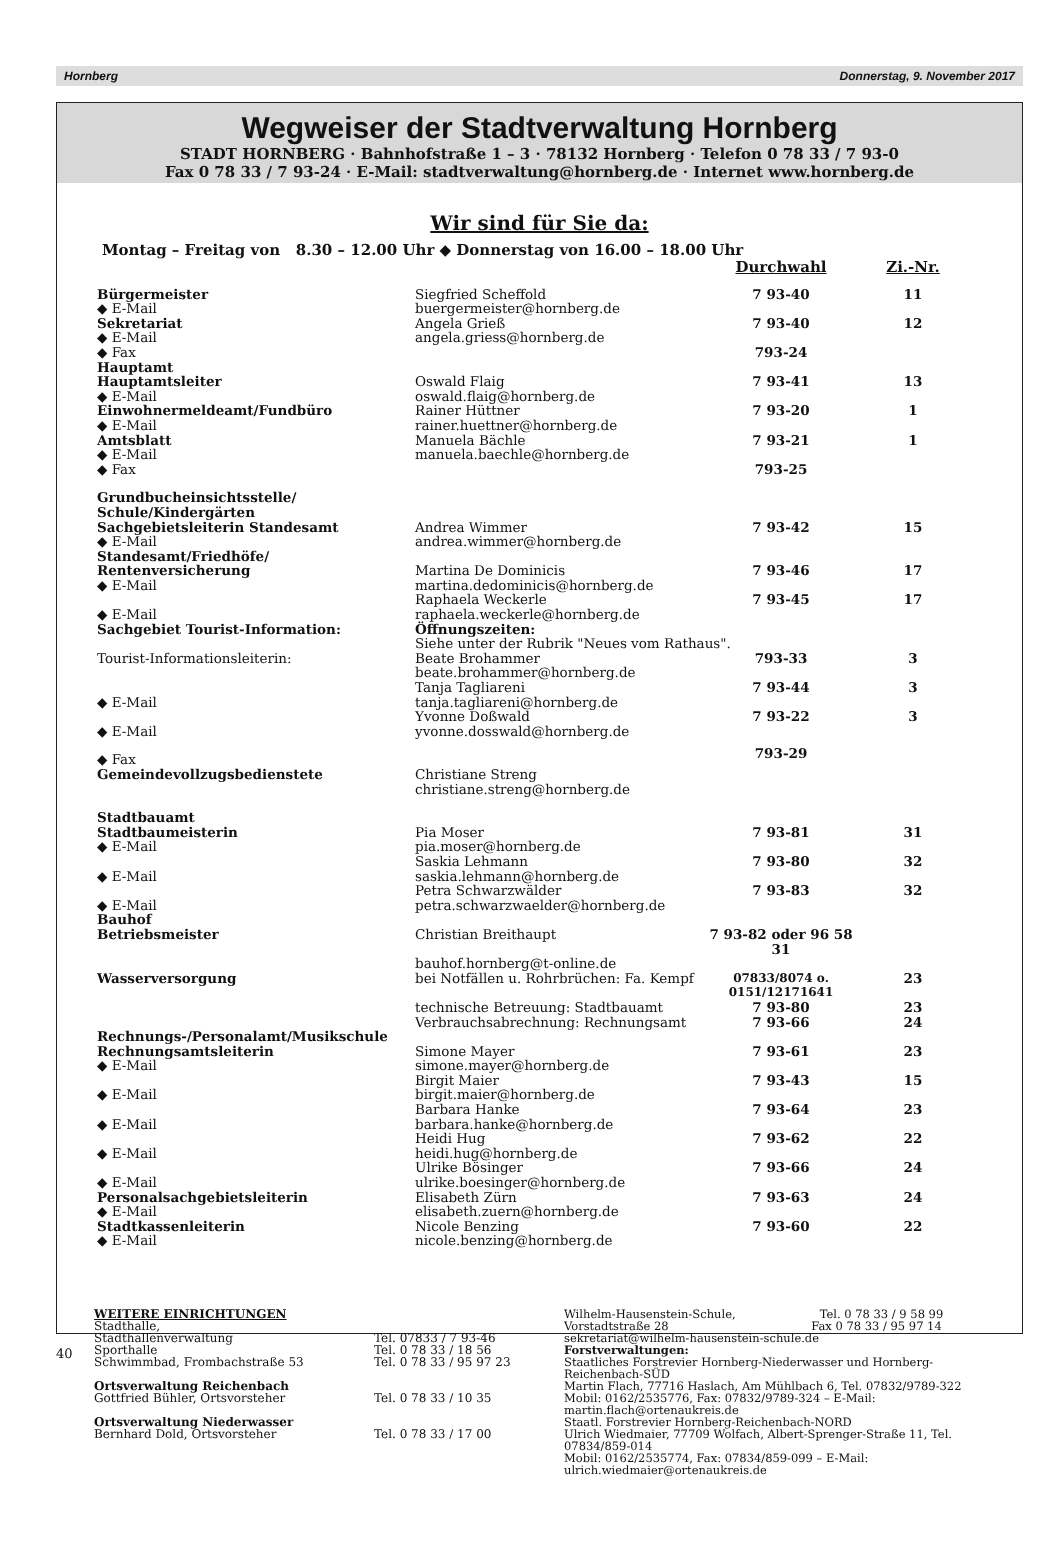Hornberg Donnerstag, 9. November 2017
Wegweiser der Stadtverwaltung Hornberg
STADT HORNBERG · Bahnhofstraße 1 – 3 · 78132 Hornberg · Telefon 0 78 33 / 7 93-0
Fax 0 78 33 / 7 93-24 · E-Mail: stadtverwaltung@hornberg.de · Internet www.hornberg.de
Wir sind für Sie da:
Montag – Freitag von 8.30 – 12.00 Uhr ◆ Donnerstag von 16.00 – 18.00 Uhr
| | | Durchwahl | Zi.-Nr. |
| Bürgermeister | Siegfried Scheffold | 7 93-40 | 11 |
| ◆ E-Mail | buergermeister@hornberg.de | | |
| Sekretariat | Angela Grieß | 7 93-40 | 12 |
| ◆ E-Mail | angela.griess@hornberg.de | | |
| ◆ Fax | | 793-24 | |
| Hauptamt | | | |
| Hauptamtsleiter | Oswald Flaig | 7 93-41 | 13 |
| ◆ E-Mail | oswald.flaig@hornberg.de | | |
| Einwohnermeldeamt/Fundbüro | Rainer Hüttner | 7 93-20 | 1 |
| ◆ E-Mail | rainer.huettner@hornberg.de | | |
| Amtsblatt | Manuela Bächle | 7 93-21 | 1 |
| ◆ E-Mail | manuela.baechle@hornberg.de | | |
| ◆ Fax | | 793-25 | |
| Grundbucheinsichtsstelle/ Schule/Kindergärten | | | |
| Sachgebietsleiterin Standesamt | Andrea Wimmer | 7 93-42 | 15 |
| ◆ E-Mail | andrea.wimmer@hornberg.de | | |
| Standesamt/Friedhöfe/ Rentenversicherung | Martina De Dominicis | 7 93-46 | 17 |
| ◆ E-Mail | martina.dedominicis@hornberg.de | | |
| | Raphaela Weckerle | 7 93-45 | 17 |
| ◆ E-Mail | raphaela.weckerle@hornberg.de | | |
| Sachgebiet Tourist-Information: | Öffnungszeiten: | | |
| | Siehe unter der Rubrik "Neues vom Rathaus". | | |
| Tourist-Informationsleiterin: | Beate Brohammer | 793-33 | 3 |
| | beate.brohammer@hornberg.de | | |
| | Tanja Tagliareni | 7 93-44 | 3 |
| ◆ E-Mail | tanja.tagliareni@hornberg.de | | |
| | Yvonne Doßwald | 7 93-22 | 3 |
| ◆ E-Mail | yvonne.dosswald@hornberg.de | | |
| ◆ Fax | | 793-29 | |
| Gemeindevollzugsbedienstete | Christiane Streng christiane.streng@hornberg.de | | |
| Stadtbauamt | | | |
| Stadtbaumeisterin | Pia Moser | 7 93-81 | 31 |
| ◆ E-Mail | pia.moser@hornberg.de | | |
| | Saskia Lehmann | 7 93-80 | 32 |
| ◆ E-Mail | saskia.lehmann@hornberg.de | | |
| | Petra Schwarzwälder | 7 93-83 | 32 |
| ◆ E-Mail | petra.schwarzwaelder@hornberg.de | | |
| Bauhof | | | |
| Betriebsmeister | Christian Breithaupt | 7 93-82 oder 96 58 31 | |
| | bauhof.hornberg@t-online.de | | |
| Wasserversorgung | bei Notfällen u. Rohrbrüchen: Fa. Kempf | 07833/8074 o. 0151/12171641 | 23 |
| | technische Betreuung: Stadtbauamt | 7 93-80 | 23 |
| | Verbrauchsabrechnung: Rechnungsamt | 7 93-66 | 24 |
| Rechnungs-/Personalamt/Musikschule | | | |
| Rechnungsamtsleiterin | Simone Mayer | 7 93-61 | 23 |
| ◆ E-Mail | simone.mayer@hornberg.de | | |
| | Birgit Maier | 7 93-43 | 15 |
| ◆ E-Mail | birgit.maier@hornberg.de | | |
| | Barbara Hanke | 7 93-64 | 23 |
| ◆ E-Mail | barbara.hanke@hornberg.de | | |
| | Heidi Hug | 7 93-62 | 22 |
| ◆ E-Mail | heidi.hug@hornberg.de | | |
| | Ulrike Bösinger | 7 93-66 | 24 |
| ◆ E-Mail | ulrike.boesinger@hornberg.de | | |
| Personalsachgebietsleiterin | Elisabeth Zürn | 7 93-63 | 24 |
| ◆ E-Mail | elisabeth.zuern@hornberg.de | | |
| Stadtkassenleiterin | Nicole Benzing | 7 93-60 | 22 |
| ◆ E-Mail | nicole.benzing@hornberg.de | | |
WEITERE EINRICHTUNGEN
Stadthalle,
Stadthallenverwaltung
Sporthalle
Schwimmbad, Frombachstraße 53
Ortsverwaltung Reichenbach
Gottfried Bühler, Ortsvorsteher
Ortsverwaltung Niederwasser
Bernhard Dold, Ortsvorsteher
Tel. 07833 / 7 93-46
Tel. 0 78 33 / 18 56
Tel. 0 78 33 / 95 97 23
Tel. 0 78 33 / 10 35
Tel. 0 78 33 / 17 00
Wilhelm-Hausenstein-Schule, Tel. 0 78 33 / 9 58 99
Vorstadtstraße 28 Fax 0 78 33 / 95 97 14
sekretariat@wilhelm-hausenstein-schule.de
Forstverwaltungen:
Staatliches Forstrevier Hornberg-Niederwasser und Hornberg-Reichenbach-SÜD
Martin Flach, 77716 Haslach, Am Mühlbach 6, Tel. 07832/9789-322
Mobil: 0162/2535776, Fax: 07832/9789-324 – E-Mail: martin.flach@ortenaukreis.de
Staatl. Forstrevier Hornberg-Reichenbach-NORD
Ulrich Wiedmaier, 77709 Wolfach, Albert-Sprenger-Straße 11, Tel. 07834/859-014
Mobil: 0162/2535774, Fax: 07834/859-099 – E-Mail: ulrich.wiedmaier@ortenaukreis.de
40